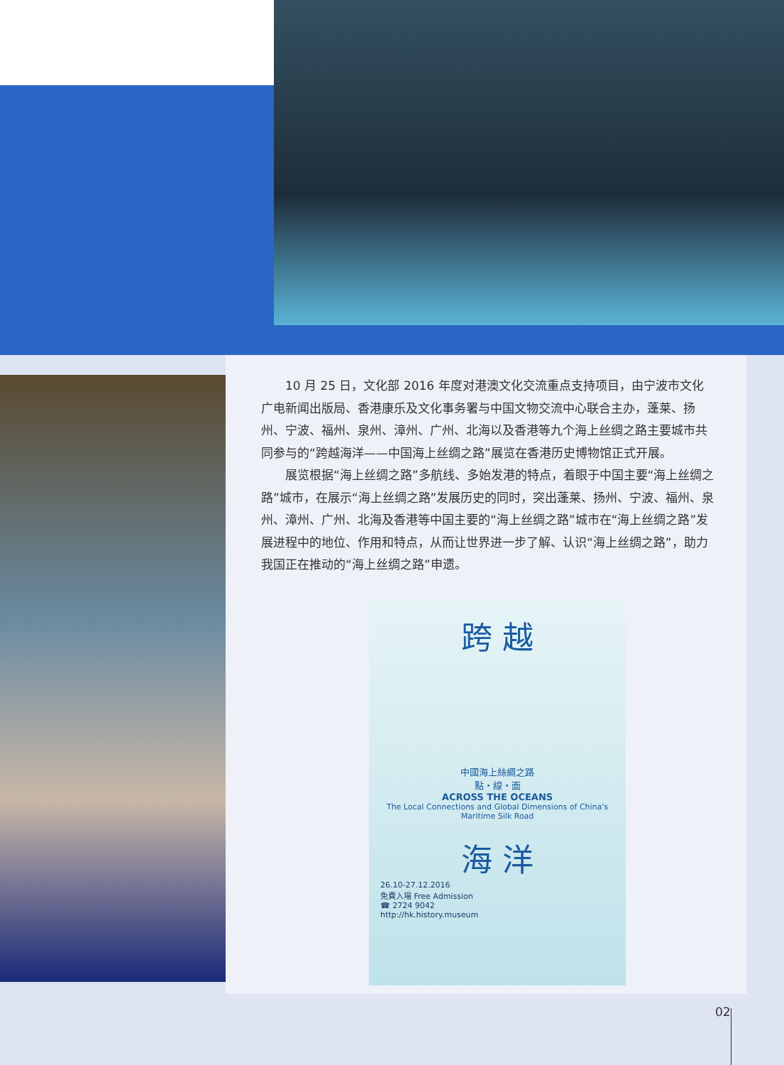10 月 25 日，文化部 2016 年度对港澳文化交流重点支持项目，由宁波市文化广电新闻出版局、香港康乐及文化事务署与中国文物交流中心联合主办，蓬莱、扬州、宁波、福州、泉州、漳州、广州、北海以及香港等九个海上丝绸之路主要城市共同参与的“跨越海洋——中国海上丝绸之路”展览在香港历史博物馆正式开展。
展览根据“海上丝绸之路”多航线、多始发港的特点，着眼于中国主要“海上丝绸之路”城市，在展示“海上丝绸之路”发展历史的同时，突出蓬莱、扬州、宁波、福州、泉州、漳州、广州、北海及香港等中国主要的“海上丝绸之路”城市在“海上丝绸之路”发展进程中的地位、作用和特点，从而让世界进一步了解、认识“海上丝绸之路”，助力我国正在推动的“海上丝绸之路”申遗。
跨 越
中國海上絲綢之路
點・線・面
ACROSS THE OCEANS
The Local Connections and Global Dimensions of China's Maritime Silk Road
海 洋
26.10-27.12.2016
免費入場 Free Admission
☎ 2724 9042
http://hk.history.museum
02